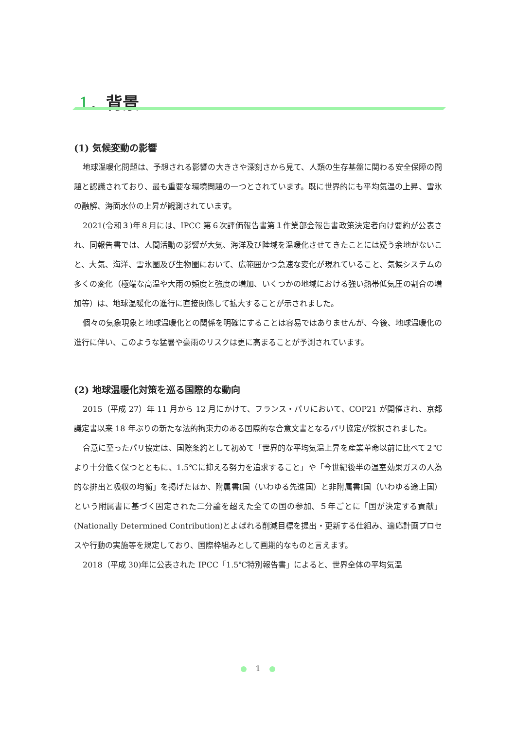1．背景
(1) 気候変動の影響
地球温暖化問題は、予想される影響の大きさや深刻さから見て、人類の生存基盤に関わる安全保障の問題と認識されており、最も重要な環境問題の一つとされています。既に世界的にも平均気温の上昇、雪氷の融解、海面水位の上昇が観測されています。
2021(令和３)年８月には、IPCC 第６次評価報告書第１作業部会報告書政策決定者向け要約が公表され、同報告書では、人間活動の影響が大気、海洋及び陸域を温暖化させてきたことには疑う余地がないこと、大気、海洋、雪氷圏及び生物圏において、広範囲かつ急速な変化が現れていること、気候システムの多くの変化（極端な高温や大雨の頻度と強度の増加、いくつかの地域における強い熱帯低気圧の割合の増加等）は、地球温暖化の進行に直接関係して拡大することが示されました。
個々の気象現象と地球温暖化との関係を明確にすることは容易ではありませんが、今後、地球温暖化の進行に伴い、このような猛暑や豪雨のリスクは更に高まることが予測されています。
(2) 地球温暖化対策を巡る国際的な動向
2015（平成 27）年 11 月から 12 月にかけて、フランス・パリにおいて、COP21 が開催され、京都議定書以来 18 年ぶりの新たな法的拘束力のある国際的な合意文書となるパリ協定が採択されました。
合意に至ったパリ協定は、国際条約として初めて「世界的な平均気温上昇を産業革命以前に比べて２℃より十分低く保つとともに、1.5℃に抑える努力を追求すること」や「今世紀後半の温室効果ガスの人為的な排出と吸収の均衡」を掲げたほか、附属書Ⅰ国（いわゆる先進国）と非附属書Ⅰ国（いわゆる途上国）という附属書に基づく固定された二分論を超えた全ての国の参加、５年ごとに「国が決定する貢献」(Nationally Determined Contribution)とよばれる削減目標を提出・更新する仕組み、適応計画プロセスや行動の実施等を規定しており、国際枠組みとして画期的なものと言えます。
2018（平成 30)年に公表された IPCC「1.5℃特別報告書」によると、世界全体の平均気温
1